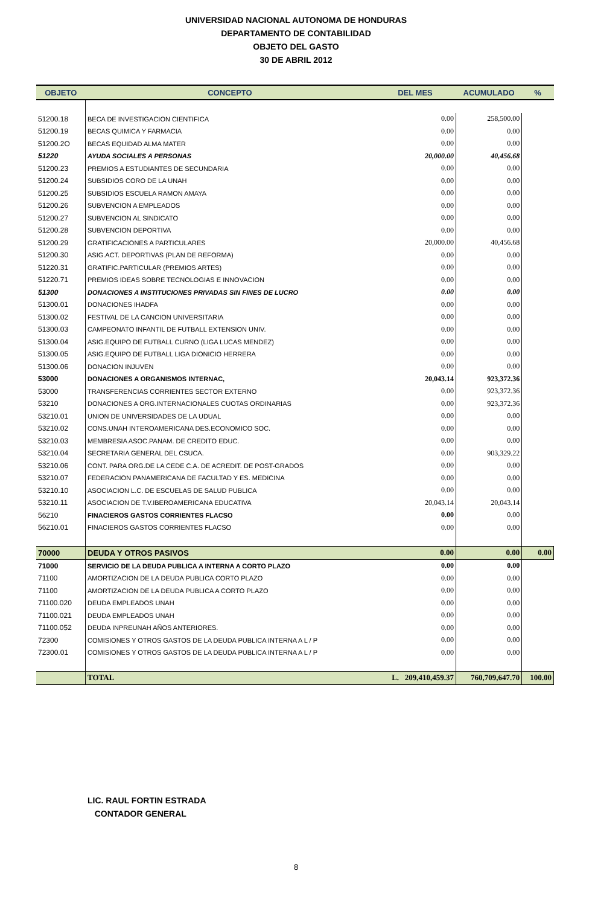UNIVERSIDAD NACIONAL AUTONOMA DE HONDURAS
DEPARTAMENTO DE CONTABILIDAD
OBJETO DEL GASTO
30 DE ABRIL 2012
| OBJETO | CONCEPTO | DEL MES | ACUMULADO | % |
| --- | --- | --- | --- | --- |
| 51200.18 | BECA DE INVESTIGACION CIENTIFICA | 0.00 | 258,500.00 | |
| 51200.19 | BECAS QUIMICA Y FARMACIA | 0.00 | 0.00 | |
| 51200.2O | BECAS EQUIDAD ALMA MATER | 0.00 | 0.00 | |
| 51220 | AYUDA SOCIALES A PERSONAS | 20,000.00 | 40,456.68 | |
| 51200.23 | PREMIOS A ESTUDIANTES DE SECUNDARIA | 0.00 | 0.00 | |
| 51200.24 | SUBSIDIOS CORO DE LA UNAH | 0.00 | 0.00 | |
| 51200.25 | SUBSIDIOS ESCUELA RAMON AMAYA | 0.00 | 0.00 | |
| 51200.26 | SUBVENCION A EMPLEADOS | 0.00 | 0.00 | |
| 51200.27 | SUBVENCION AL SINDICATO | 0.00 | 0.00 | |
| 51200.28 | SUBVENCION DEPORTIVA | 0.00 | 0.00 | |
| 51200.29 | GRATIFICACIONES A PARTICULARES | 20,000.00 | 40,456.68 | |
| 51200.30 | ASIG.ACT. DEPORTIVAS (PLAN DE REFORMA) | 0.00 | 0.00 | |
| 51220.31 | GRATIFIC.PARTICULAR (PREMIOS ARTES) | 0.00 | 0.00 | |
| 51220.71 | PREMIOS IDEAS SOBRE TECNOLOGIAS E INNOVACION | 0.00 | 0.00 | |
| 51300 | DONACIONES A INSTITUCIONES PRIVADAS SIN FINES DE LUCRO | 0.00 | 0.00 | |
| 51300.01 | DONACIONES IHADFA | 0.00 | 0.00 | |
| 51300.02 | FESTIVAL DE LA CANCION UNIVERSITARIA | 0.00 | 0.00 | |
| 51300.03 | CAMPEONATO INFANTIL DE FUTBALL EXTENSION UNIV. | 0.00 | 0.00 | |
| 51300.04 | ASIG.EQUIPO DE FUTBALL CURNO (LIGA LUCAS MENDEZ) | 0.00 | 0.00 | |
| 51300.05 | ASIG.EQUIPO DE FUTBALL LIGA DIONICIO HERRERA | 0.00 | 0.00 | |
| 51300.06 | DONACION INJUVEN | 0.00 | 0.00 | |
| 53000 | DONACIONES A ORGANISMOS INTERNAC, | 20,043.14 | 923,372.36 | |
| 53000 | TRANSFERENCIAS CORRIENTES SECTOR EXTERNO | 0.00 | 923,372.36 | |
| 53210 | DONACIONES A ORG.INTERNACIONALES CUOTAS ORDINARIAS | 0.00 | 923,372.36 | |
| 53210.01 | UNION DE UNIVERSIDADES DE LA UDUAL | 0.00 | 0.00 | |
| 53210.02 | CONS.UNAH INTEROAMERICANA DES.ECONOMICO SOC. | 0.00 | 0.00 | |
| 53210.03 | MEMBRESIA ASOC.PANAM. DE CREDITO EDUC. | 0.00 | 0.00 | |
| 53210.04 | SECRETARIA GENERAL DEL CSUCA. | 0.00 | 903,329.22 | |
| 53210.06 | CONT. PARA ORG.DE LA CEDE C.A. DE ACREDIT. DE POST-GRADOS | 0.00 | 0.00 | |
| 53210.07 | FEDERACION PANAMERICANA DE FACULTAD Y ES. MEDICINA | 0.00 | 0.00 | |
| 53210.10 | ASOCIACION L.C. DE ESCUELAS DE SALUD PUBLICA | 0.00 | 0.00 | |
| 53210.11 | ASOCIACION DE T.V.IBEROAMERICANA EDUCATIVA | 20,043.14 | 20,043.14 | |
| 56210 | FINACIEROS GASTOS CORRIENTES FLACSO | 0.00 | 0.00 | |
| 56210.01 | FINACIEROS GASTOS CORRIENTES FLACSO | 0.00 | 0.00 | |
| 70000 | DEUDA Y OTROS PASIVOS | 0.00 | 0.00 | 0.00 |
| 71000 | SERVICIO DE LA DEUDA PUBLICA A INTERNA A CORTO PLAZO | 0.00 | 0.00 | |
| 71100 | AMORTIZACION DE LA DEUDA PUBLICA CORTO PLAZO | 0.00 | 0.00 | |
| 71100 | AMORTIZACION DE LA DEUDA PUBLICA A CORTO PLAZO | 0.00 | 0.00 | |
| 71100.020 | DEUDA EMPLEADOS UNAH | 0.00 | 0.00 | |
| 71100.021 | DEUDA EMPLEADOS UNAH | 0.00 | 0.00 | |
| 71100.052 | DEUDA INPREUNAH AÑOS ANTERIORES. | 0.00 | 0.00 | |
| 72300 | COMISIONES Y OTROS GASTOS DE LA DEUDA PUBLICA INTERNA A L / P | 0.00 | 0.00 | |
| 72300.01 | COMISIONES Y OTROS GASTOS DE LA DEUDA PUBLICA INTERNA A L / P | 0.00 | 0.00 | |
| | TOTAL | L. 209,410,459.37 | 760,709,647.70 | 100.00 |
LIC. RAUL FORTIN ESTRADA
CONTADOR GENERAL
8